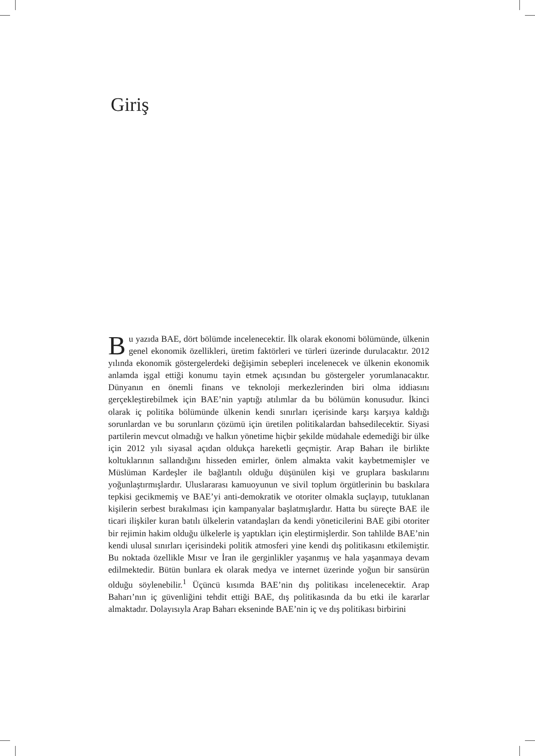Giriş
Bu yazıda BAE, dört bölümde incelenecektir. İlk olarak ekonomi bölümünde, ülkenin genel ekonomik özellikleri, üretim faktörleri ve türleri üzerinde durulacaktır. 2012 yılında ekonomik göstergelerdeki değişimin sebepleri incelenecek ve ülkenin ekonomik anlamda işgal ettiği konumu tayin etmek açısından bu göstergeler yorumlanacaktır. Dünyanın en önemli finans ve teknoloji merkezlerinden biri olma iddiasını gerçekleştirebilmek için BAE’nin yaptığı atılımlar da bu bölümün konusudur. İkinci olarak iç politika bölümünde ülkenin kendi sınırları içerisinde karşı karşıya kaldığı sorunlardan ve bu sorunların çözümü için üretilen politikalardan bahsedilecektir. Siyasi partilerin mevcut olmadığı ve halkın yönetime hiçbir şekilde müdahale edemediği bir ülke için 2012 yılı siyasal açıdan oldukça hareketli geçmiştir. Arap Baharı ile birlikte koltuklarının sallandığını hisseden emirler, önlem almakta vakit kaybetmemişler ve Müslüman Kardeşler ile bağlantılı olduğu düşünülen kişi ve gruplara baskılarını yoğunlaştırmışlardır. Uluslararası kamuoyunun ve sivil toplum örgütlerinin bu baskılara tepkisi gecikmemiş ve BAE’yi anti-demokratik ve otoriter olmakla suçlayıp, tutuklanan kişilerin serbest bırakılması için kampanyalar başlatmışlardır. Hatta bu süreçte BAE ile ticari ilişkiler kuran batılı ülkelerin vatandaşları da kendi yöneticilerini BAE gibi otoriter bir rejimin hakim olduğu ülkelerle iş yaptıkları için eleştirmişlerdir. Son tahlilde BAE’nin kendi ulusal sınırları içerisindeki politik atmosferi yine kendi dış politikasını etkilemiştir. Bu noktada özellikle Mısır ve İran ile gerginlikler yaşanmış ve hala yaşanmaya devam edilmektedir. Bütün bunlara ek olarak medya ve internet üzerinde yoğun bir sansürün olduğu söylenebilir.<sup>1</sup> Üçüncü kısımda BAE’nin dış politikası incelenecektir. Arap Baharı’nın iç güvenliğini tehdit ettiği BAE, dış politikasında da bu etki ile kararlar almaktadır. Dolayısıyla Arap Baharı ekseninde BAE’nin iç ve dış politikası birbirini